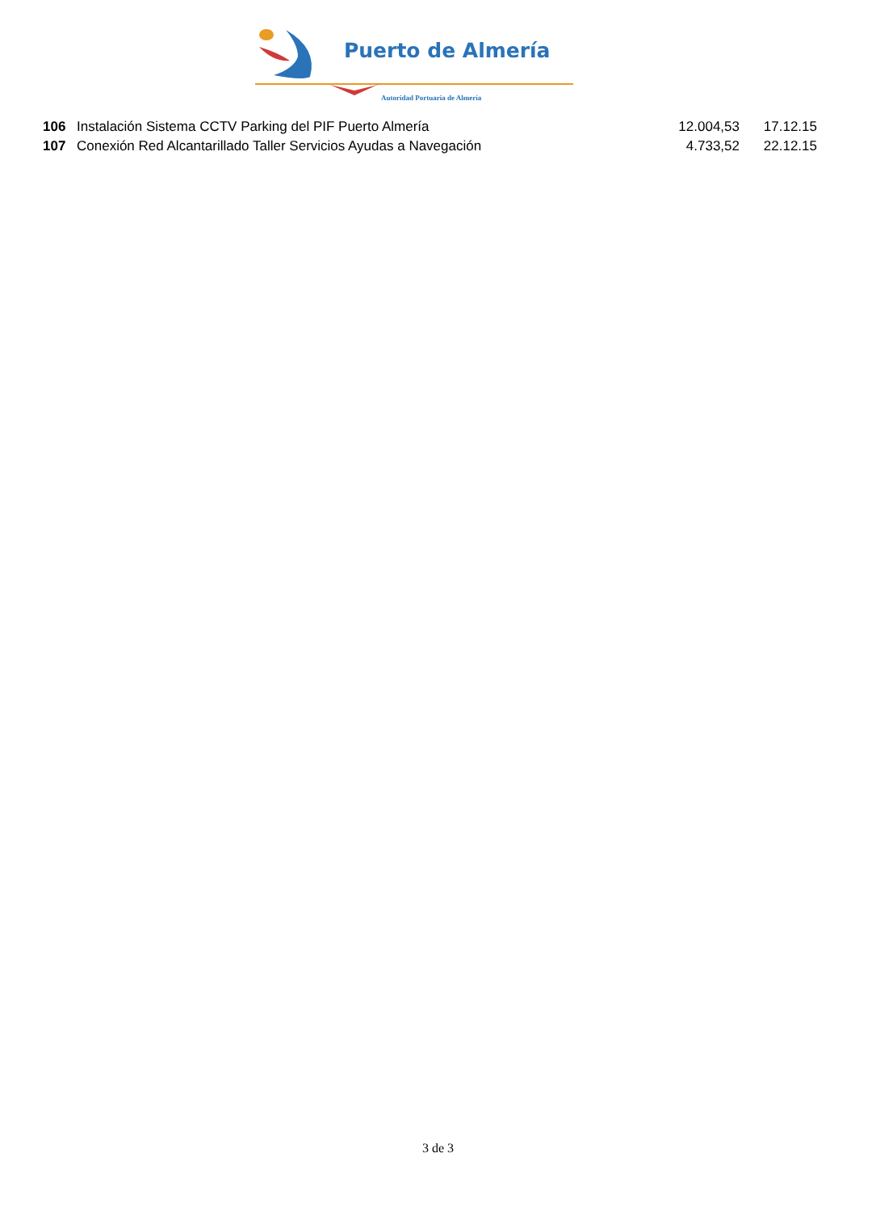Puerto de Almería
Autoridad Portuaria de Almería
| 106 | Instalación Sistema CCTV Parking del PIF Puerto Almería | 12.004,53 | 17.12.15 |
| 107 | Conexión Red Alcantarillado Taller Servicios Ayudas a Navegación | 4.733,52 | 22.12.15 |
3 de 3